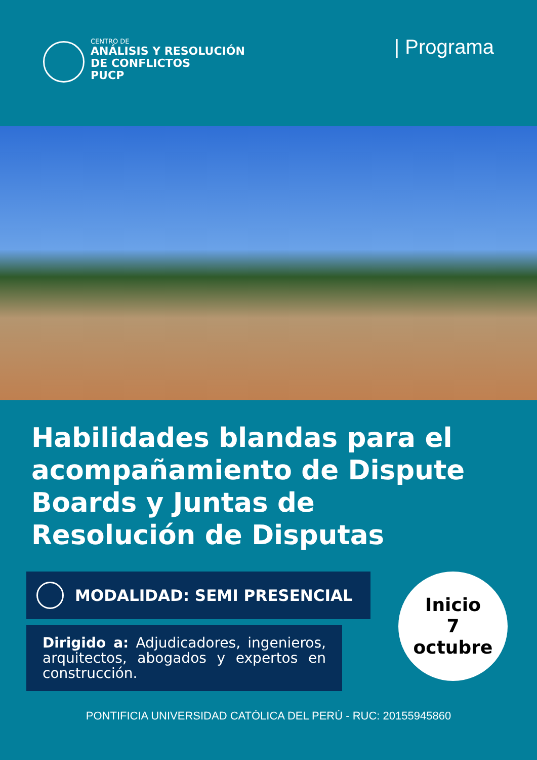CENTRO DE
ANÁLISIS Y RESOLUCIÓN
DE CONFLICTOS
PUCP
| Programa
Habilidades blandas para el acompañamiento de Dispute Boards y Juntas de Resolución de Disputas
MODALIDAD: SEMI PRESENCIAL
Inicio
7
octubre
Dirigido a: Adjudicadores, ingenieros, arquitectos, abogados y expertos en construcción.
PONTIFICIA UNIVERSIDAD CATÓLICA DEL PERÚ - RUC: 20155945860